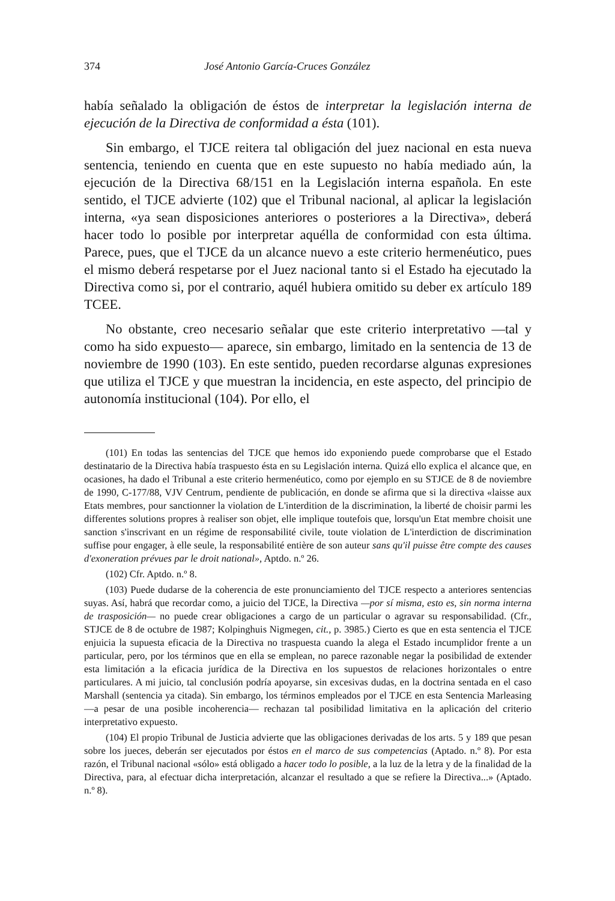374 José Antonio García-Cruces González
había señalado la obligación de éstos de interpretar la legislación interna de ejecución de la Directiva de conformidad a ésta (101).
Sin embargo, el TJCE reitera tal obligación del juez nacional en esta nueva sentencia, teniendo en cuenta que en este supuesto no había mediado aún, la ejecución de la Directiva 68/151 en la Legislación interna española. En este sentido, el TJCE advierte (102) que el Tribunal nacional, al aplicar la legislación interna, «ya sean disposiciones anteriores o posteriores a la Directiva», deberá hacer todo lo posible por interpretar aquélla de conformidad con esta última. Parece, pues, que el TJCE da un alcance nuevo a este criterio hermenéutico, pues el mismo deberá respetarse por el Juez nacional tanto si el Estado ha ejecutado la Directiva como si, por el contrario, aquél hubiera omitido su deber ex artículo 189 TCEE.
No obstante, creo necesario señalar que este criterio interpretativo —tal y como ha sido expuesto— aparece, sin embargo, limitado en la sentencia de 13 de noviembre de 1990 (103). En este sentido, pueden recordarse algunas expresiones que utiliza el TJCE y que muestran la incidencia, en este aspecto, del principio de autonomía institucional (104). Por ello, el
(101) En todas las sentencias del TJCE que hemos ido exponiendo puede comprobarse que el Estado destinatario de la Directiva había traspuesto ésta en su Legislación interna. Quizá ello explica el alcance que, en ocasiones, ha dado el Tribunal a este criterio hermenéutico, como por ejemplo en su STJCE de 8 de noviembre de 1990, C-177/88, VJV Centrum, pendiente de publicación, en donde se afirma que si la directiva «laisse aux Etats membres, pour sanctionner la violation de L'interdition de la discrimination, la liberté de choisir parmi les differentes solutions propres à realiser son objet, elle implique toutefois que, lorsqu'un Etat membre choisit une sanction s'inscrivant en un régime de responsabilité civile, toute violation de L'interdiction de discrimination suffise pour engager, à elle seule, la responsabilité entière de son auteur sans qu'il puisse être compte des causes d'exoneration prévues par le droit national», Aptdo. n.º 26.
(102) Cfr. Aptdo. n.º 8.
(103) Puede dudarse de la coherencia de este pronunciamiento del TJCE respecto a anteriores sentencias suyas. Así, habrá que recordar como, a juicio del TJCE, la Directiva —por sí misma, esto es, sin norma interna de trasposición— no puede crear obligaciones a cargo de un particular o agravar su responsabilidad. (Cfr., STJCE de 8 de octubre de 1987; Kolpinghuis Nigmegen, cit., p. 3985.) Cierto es que en esta sentencia el TJCE enjuicia la supuesta eficacia de la Directiva no traspuesta cuando la alega el Estado incumplidor frente a un particular, pero, por los términos que en ella se emplean, no parece razonable negar la posibilidad de extender esta limitación a la eficacia jurídica de la Directiva en los supuestos de relaciones horizontales o entre particulares. A mi juicio, tal conclusión podría apoyarse, sin excesivas dudas, en la doctrina sentada en el caso Marshall (sentencia ya citada). Sin embargo, los términos empleados por el TJCE en esta Sentencia Marleasing —a pesar de una posible incoherencia— rechazan tal posibilidad limitativa en la aplicación del criterio interpretativo expuesto.
(104) El propio Tribunal de Justicia advierte que las obligaciones derivadas de los arts. 5 y 189 que pesan sobre los jueces, deberán ser ejecutados por éstos en el marco de sus competencias (Aptado. n.º 8). Por esta razón, el Tribunal nacional «sólo» está obligado a hacer todo lo posible, a la luz de la letra y de la finalidad de la Directiva, para, al efectuar dicha interpretación, alcanzar el resultado a que se refiere la Directiva...» (Aptado. n.º 8).